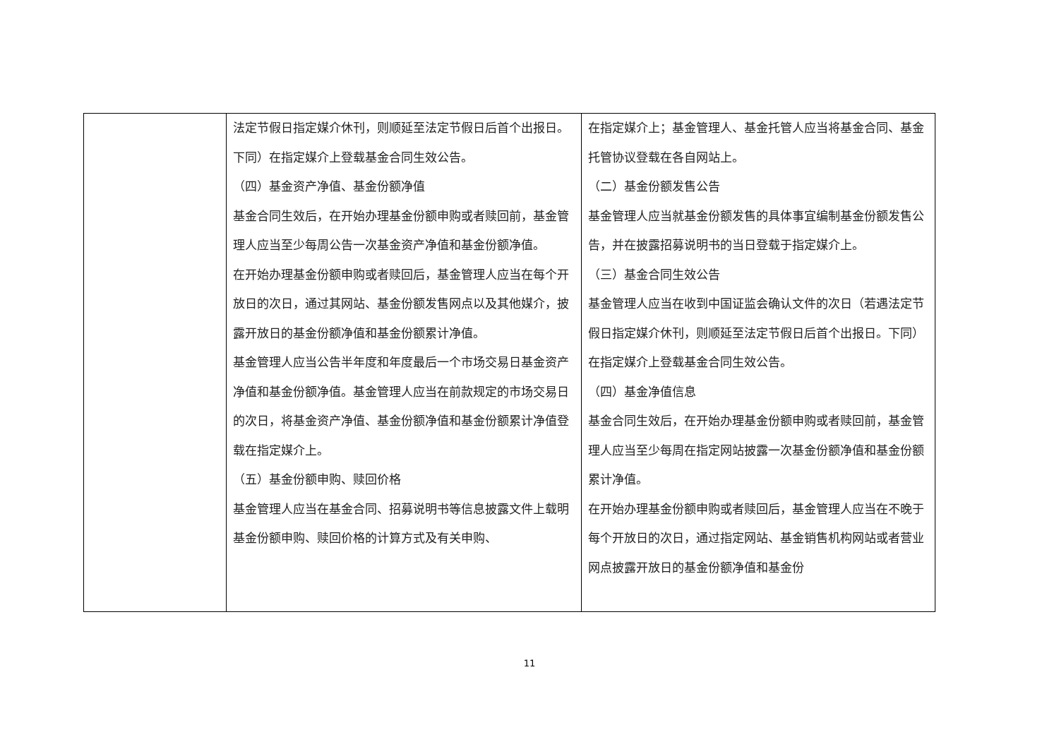| | 法定节假日指定媒介休刊，则顺延至法定节假日后首个出报日。下同）在指定媒介上登载基金合同生效公告。 （四）基金资产净值、基金份额净值 基金合同生效后，在开始办理基金份额申购或者赎回前，基金管理人应当至少每周公告一次基金资产净值和基金份额净值。 在开始办理基金份额申购或者赎回后，基金管理人应当在每个开放日的次日，通过其网站、基金份额发售网点以及其他媒介，披露开放日的基金份额净值和基金份额累计净值。 基金管理人应当公告半年度和年度最后一个市场交易日基金资产净值和基金份额净值。基金管理人应当在前款规定的市场交易日的次日，将基金资产净值、基金份额净值和基金份额累计净值登载在指定媒介上。 （五）基金份额申购、赎回价格 基金管理人应当在基金合同、招募说明书等信息披露文件上载明基金份额申购、赎回价格的计算方式及有关申购、 | 在指定媒介上；基金管理人、基金托管人应当将基金合同、基金托管协议登载在各自网站上。 （二）基金份额发售公告 基金管理人应当就基金份额发售的具体事宜编制基金份额发售公告，并在披露招募说明书的当日登载于指定媒介上。 （三）基金合同生效公告 基金管理人应当在收到中国证监会确认文件的次日（若遇法定节假日指定媒介休刊，则顺延至法定节假日后首个出报日。下同）在指定媒介上登载基金合同生效公告。 （四）基金净值信息 基金合同生效后，在开始办理基金份额申购或者赎回前，基金管理人应当至少每周在指定网站披露一次基金份额净值和基金份额累计净值。 在开始办理基金份额申购或者赎回后，基金管理人应当在不晚于每个开放日的次日，通过指定网站、基金销售机构网站或者营业网点披露开放日的基金份额净值和基金份 |
11